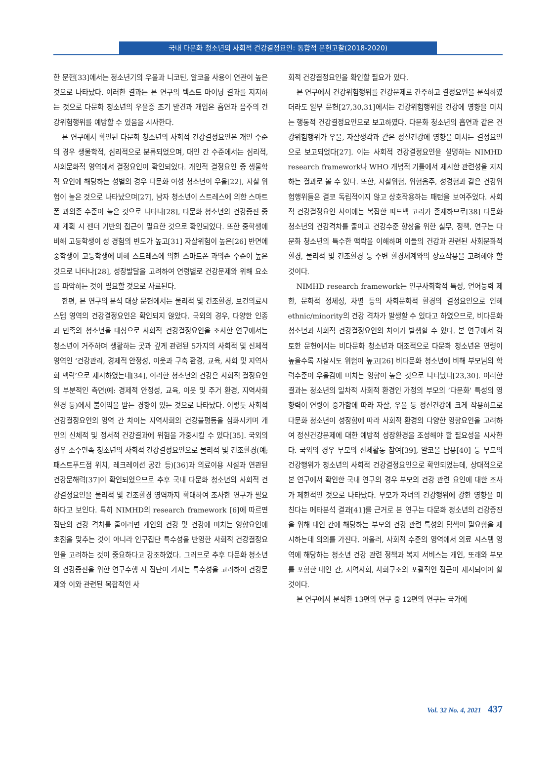국내 다문화 청소년의 사회적 건강결정요인: 통합적 문헌고찰(2018-2020)
한 문헌[33]에서는 청소년기의 우울과 니코틴, 알코올 사용이 연관이 높은 것으로 나타났다. 이러한 결과는 본 연구의 텍스트 마이닝 결과를 지지하는 것으로 다문화 청소년의 우울증 조기 발견과 개입은 흡연과 음주의 건강위험행위를 예방할 수 있음을 시사한다.
본 연구에서 확인된 다문화 청소년의 사회적 건강결정요인은 개인 수준의 경우 생물학적, 심리적으로 분류되었으며, 대인 간 수준에서는 심리적, 사회문화적 영역에서 결정요인이 확인되었다. 개인적 결정요인 중 생물학적 요인에 해당하는 성별의 경우 다문화 여성 청소년이 우울[22], 자살 위험이 높은 것으로 나타났으며[27], 남자 청소년이 스트레스에 의한 스마트폰 과의존 수준이 높은 것으로 나타나[28], 다문화 청소년의 건강증진 중재 계획 시 젠더 기반의 접근이 필요한 것으로 확인되었다. 또한 중학생에 비해 고등학생이 성 경험의 빈도가 높고[31] 자살위험이 높은[26] 반면에 중학생이 고등학생에 비해 스트레스에 의한 스마트폰 과의존 수준이 높은 것으로 나타나[28], 성장발달을 고려하여 연령별로 건강문제와 위해 요소를 파악하는 것이 필요할 것으로 사료된다.
한편, 본 연구의 분석 대상 문헌에서는 물리적 및 건조환경, 보건의료시스템 영역의 건강결정요인은 확인되지 않았다. 국외의 경우, 다양한 인종과 민족의 청소년을 대상으로 사회적 건강결정요인을 조사한 연구에서는 청소년이 거주하며 생활하는 곳과 깊게 관련된 5가지의 사회적 및 신체적 영역인 ‘건강관리, 경제적 안정성, 이웃과 구축 환경, 교육, 사회 및 지역사회 맥락’으로 제시하였는데[34], 이러한 청소년의 건강은 사회적 결정요인의 부분적인 측면(예: 경제적 안정성, 교육, 이웃 및 주거 환경, 지역사회 환경 등)에서 불이익을 받는 경향이 있는 것으로 나타났다. 이렇듯 사회적 건강결정요인의 영역 간 차이는 지역사회의 건강불평등을 심화시키며 개인의 신체적 및 정서적 건강결과에 위험을 가중시킬 수 있다[35]. 국외의 경우 소수민족 청소년의 사회적 건강결정요인으로 물리적 및 건조환경(예; 패스트푸드점 위치, 레크레이션 공간 등)[36]과 의료이용 시설과 연관된 건강문해력[37]이 확인되었으므로 추후 국내 다문화 청소년의 사회적 건강결정요인을 물리적 및 건조환경 영역까지 확대하여 조사한 연구가 필요하다고 보인다. 특히 NIMHD의 research framework [6]에 따르면 집단의 건강 격차를 줄이려면 개인의 건강 및 건강에 미치는 영향요인에 초점을 맞추는 것이 아니라 인구집단 특수성을 반영한 사회적 건강결정요인을 고려하는 것이 중요하다고 강조하였다. 그러므로 추후 다문화 청소년의 건강증진을 위한 연구수행 시 집단이 가지는 특수성을 고려하여 건강문제와 이와 관련된 복합적인 사
회적 건강결정요인을 확인할 필요가 있다.
본 연구에서 건강위험행위를 건강문제로 간주하고 결정요인을 분석하였더라도 일부 문헌[27,30,31]에서는 건강위험행위를 건강에 영향을 미치는 행동적 건강결정요인으로 보고하였다. 다문화 청소년의 흡연과 같은 건강위험행위가 우울, 자살생각과 같은 정신건강에 영향을 미치는 결정요인으로 보고되었다[27]. 이는 사회적 건강결정요인을 설명하는 NIMHD research framework나 WHO 개념적 기틀에서 제시한 관련성을 지지하는 결과로 볼 수 있다. 또한, 자살위험, 위험음주, 성경험과 같은 건강위험행위들은 결코 독립적이지 않고 상호작용하는 패턴을 보여주었다. 사회적 건강결정요인 사이에는 복잡한 피드백 고리가 존재하므로[38] 다문화 청소년의 건강격차를 줄이고 건강수준 향상을 위한 실무, 정책, 연구는 다문화 청소년의 특수한 맥락을 이해하며 이들의 건강과 관련된 사회문화적 환경, 물리적 및 건조환경 등 주변 환경체계와의 상호작용을 고려해야 할 것이다.
NIMHD research framework는 인구사회학적 특성, 언어능력 제한, 문화적 정체성, 차별 등의 사회문화적 환경의 결정요인으로 인해 ethnic/minority의 건강 격차가 발생할 수 있다고 하였으므로, 비다문화 청소년과 사회적 건강결정요인의 차이가 발생할 수 있다. 본 연구에서 검토한 문헌에서는 비다문화 청소년과 대조적으로 다문화 청소년은 연령이 높을수록 자살시도 위험이 높고[26] 비다문화 청소년에 비해 부모님의 학력수준이 우울감에 미치는 영향이 높은 것으로 나타났다[23,30]. 이러한 결과는 청소년의 일차적 사회적 환경인 가정의 부모의 ‘다문화’ 특성의 영향력이 연령이 증가함에 따라 자살, 우울 등 정신건강에 크게 작용하므로 다문화 청소년이 성장함에 따라 사회적 환경의 다양한 영향요인을 고려하여 정신건강문제에 대한 예방적 성장환경을 조성해야 할 필요성을 시사한다. 국외의 경우 부모의 신체활동 참여[39], 알코올 남용[40] 등 부모의 건강행위가 청소년의 사회적 건강결정요인으로 확인되었는데, 상대적으로 본 연구에서 확인한 국내 연구의 경우 부모의 건강 관련 요인에 대한 조사가 제한적인 것으로 나타났다. 부모가 자녀의 건강행위에 강한 영향을 미친다는 메타분석 결과[41]를 근거로 본 연구는 다문화 청소년의 건강증진을 위해 대인 간에 해당하는 부모의 건강 관련 특성의 탐색이 필요함을 제시하는데 의의를 가진다. 아울러, 사회적 수준의 영역에서 의료 시스템 영역에 해당하는 청소년 건강 관련 정책과 복지 서비스는 개인, 또래와 부모를 포함한 대인 간, 지역사회, 사회구조의 포괄적인 접근이 제시되어야 할 것이다.
본 연구에서 분석한 13편의 연구 중 12편의 연구는 국가에
Vol. 32 No. 4, 2021 437